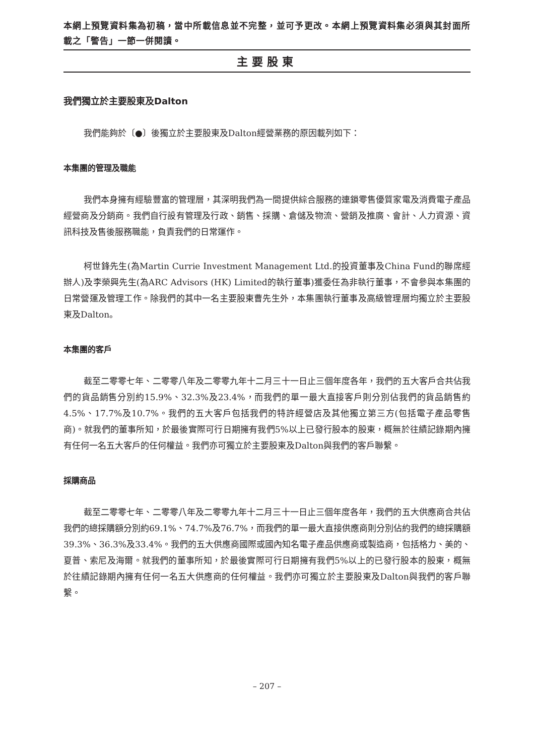本網上預覽資料集為初稿，當中所載信息並不完整，並可予更改。本網上預覽資料集必須與其封面所載之「警告」一節一併閱讀。
主要股東
我們獨立於主要股東及Dalton
我們能夠於〔●〕後獨立於主要股東及Dalton經營業務的原因載列如下：
本集團的管理及職能
我們本身擁有經驗豐富的管理層，其深明我們為一間提供綜合服務的連鎖零售優質家電及消費電子產品經營商及分銷商。我們自行設有管理及行政、銷售、採購、倉儲及物流、營銷及推廣、會計、人力資源、資訊科技及售後服務職能，負責我們的日常運作。
柯世鋒先生(為Martin Currie Investment Management Ltd.的投資董事及China Fund的聯席經辦人)及李榮興先生(為ARC Advisors (HK) Limited的執行董事)獲委任為非執行董事，不會參與本集團的日常營運及管理工作。除我們的其中一名主要股東曹先生外，本集團執行董事及高級管理層均獨立於主要股東及Dalton。
本集團的客戶
截至二零零七年、二零零八年及二零零九年十二月三十一日止三個年度各年，我們的五大客戶合共佔我們的貨品銷售分別約15.9%、32.3%及23.4%，而我們的單一最大直接客戶則分別佔我們的貨品銷售約4.5%、17.7%及10.7%。我們的五大客戶包括我們的特許經營店及其他獨立第三方(包括電子產品零售商)。就我們的董事所知，於最後實際可行日期擁有我們5%以上已發行股本的股東，概無於往績記錄期內擁有任何一名五大客戶的任何權益。我們亦可獨立於主要股東及Dalton與我們的客戶聯繫。
採購商品
截至二零零七年、二零零八年及二零零九年十二月三十一日止三個年度各年，我們的五大供應商合共佔我們的總採購額分別約69.1%、74.7%及76.7%，而我們的單一最大直接供應商則分別佔約我們的總採購額39.3%、36.3%及33.4%。我們的五大供應商國際或國內知名電子產品供應商或製造商，包括格力、美的、夏普、索尼及海爾。就我們的董事所知，於最後實際可行日期擁有我們5%以上的已發行股本的股東，概無於往績記錄期內擁有任何一名五大供應商的任何權益。我們亦可獨立於主要股東及Dalton與我們的客戶聯繫。
– 207 –